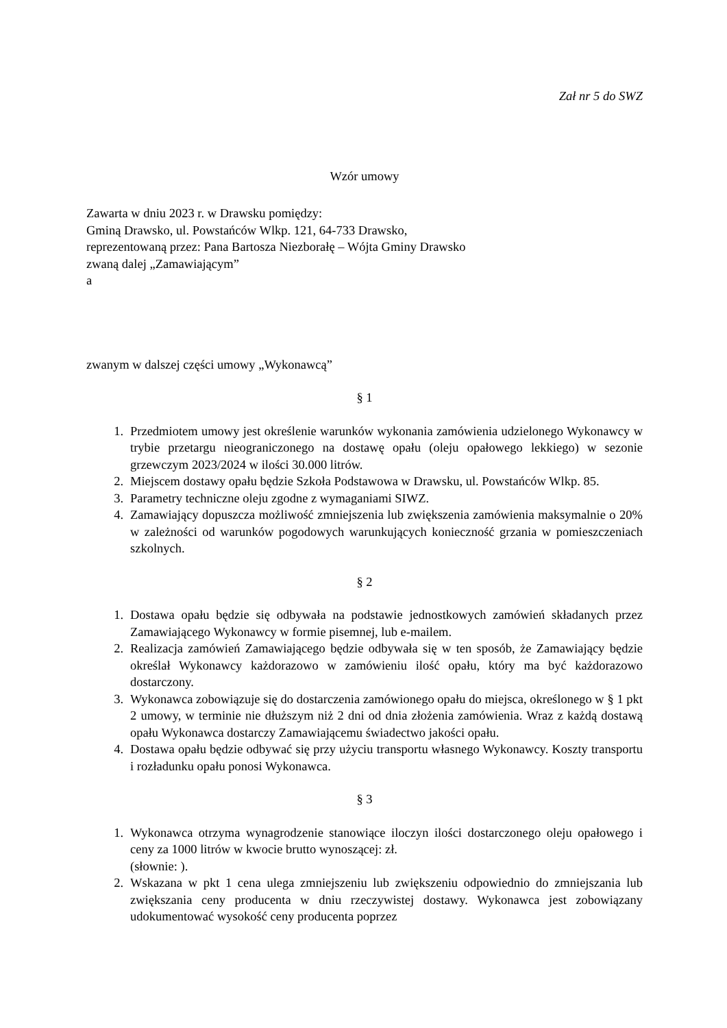Zał nr 5 do SWZ
Wzór umowy
Zawarta w dniu 2023 r. w Drawsku pomiędzy:
Gminą Drawsko, ul. Powstańców Wlkp. 121, 64-733 Drawsko,
reprezentowaną przez: Pana Bartosza Niezborałę – Wójta Gminy Drawsko
zwaną dalej „Zamawiającym”
a
zwanym w dalszej części umowy „Wykonawcą”
§ 1
1. Przedmiotem umowy jest określenie warunków wykonania zamówienia udzielonego Wykonawcy w trybie przetargu nieograniczonego na dostawę opału (oleju opałowego lekkiego) w sezonie grzewczym 2023/2024 w ilości 30.000 litrów.
2. Miejscem dostawy opału będzie Szkoła Podstawowa w Drawsku, ul. Powstańców Wlkp. 85.
3. Parametry techniczne oleju zgodne z wymaganiami SIWZ.
4. Zamawiający dopuszcza możliwość zmniejszenia lub zwiększenia zamówienia maksymalnie o 20% w zależności od warunków pogodowych warunkujących konieczność grzania w pomieszczeniach szkolnych.
§ 2
1. Dostawa opału będzie się odbywała na podstawie jednostkowych zamówień składanych przez Zamawiającego Wykonawcy w formie pisemnej, lub e-mailem.
2. Realizacja zamówień Zamawiającego będzie odbywała się w ten sposób, że Zamawiający będzie określał Wykonawcy każdorazowo w zamówieniu ilość opału, który ma być każdorazowo dostarczony.
3. Wykonawca zobowiązuje się do dostarczenia zamówionego opału do miejsca, określonego w § 1 pkt 2 umowy, w terminie nie dłuższym niż 2 dni od dnia złożenia zamówienia. Wraz z każdą dostawą opału Wykonawca dostarczy Zamawiającemu świadectwo jakości opału.
4. Dostawa opału będzie odbywać się przy użyciu transportu własnego Wykonawcy. Koszty transportu i rozładunku opału ponosi Wykonawca.
§ 3
1. Wykonawca otrzyma wynagrodzenie stanowiące iloczyn ilości dostarczonego oleju opałowego i ceny za 1000 litrów w kwocie brutto wynoszącej: zł.
(słownie: ).
2. Wskazana w pkt 1 cena ulega zmniejszeniu lub zwiększeniu odpowiednio do zmniejszania lub zwiększania ceny producenta w dniu rzeczywistej dostawy. Wykonawca jest zobowiązany udokumentować wysokość ceny producenta poprzez